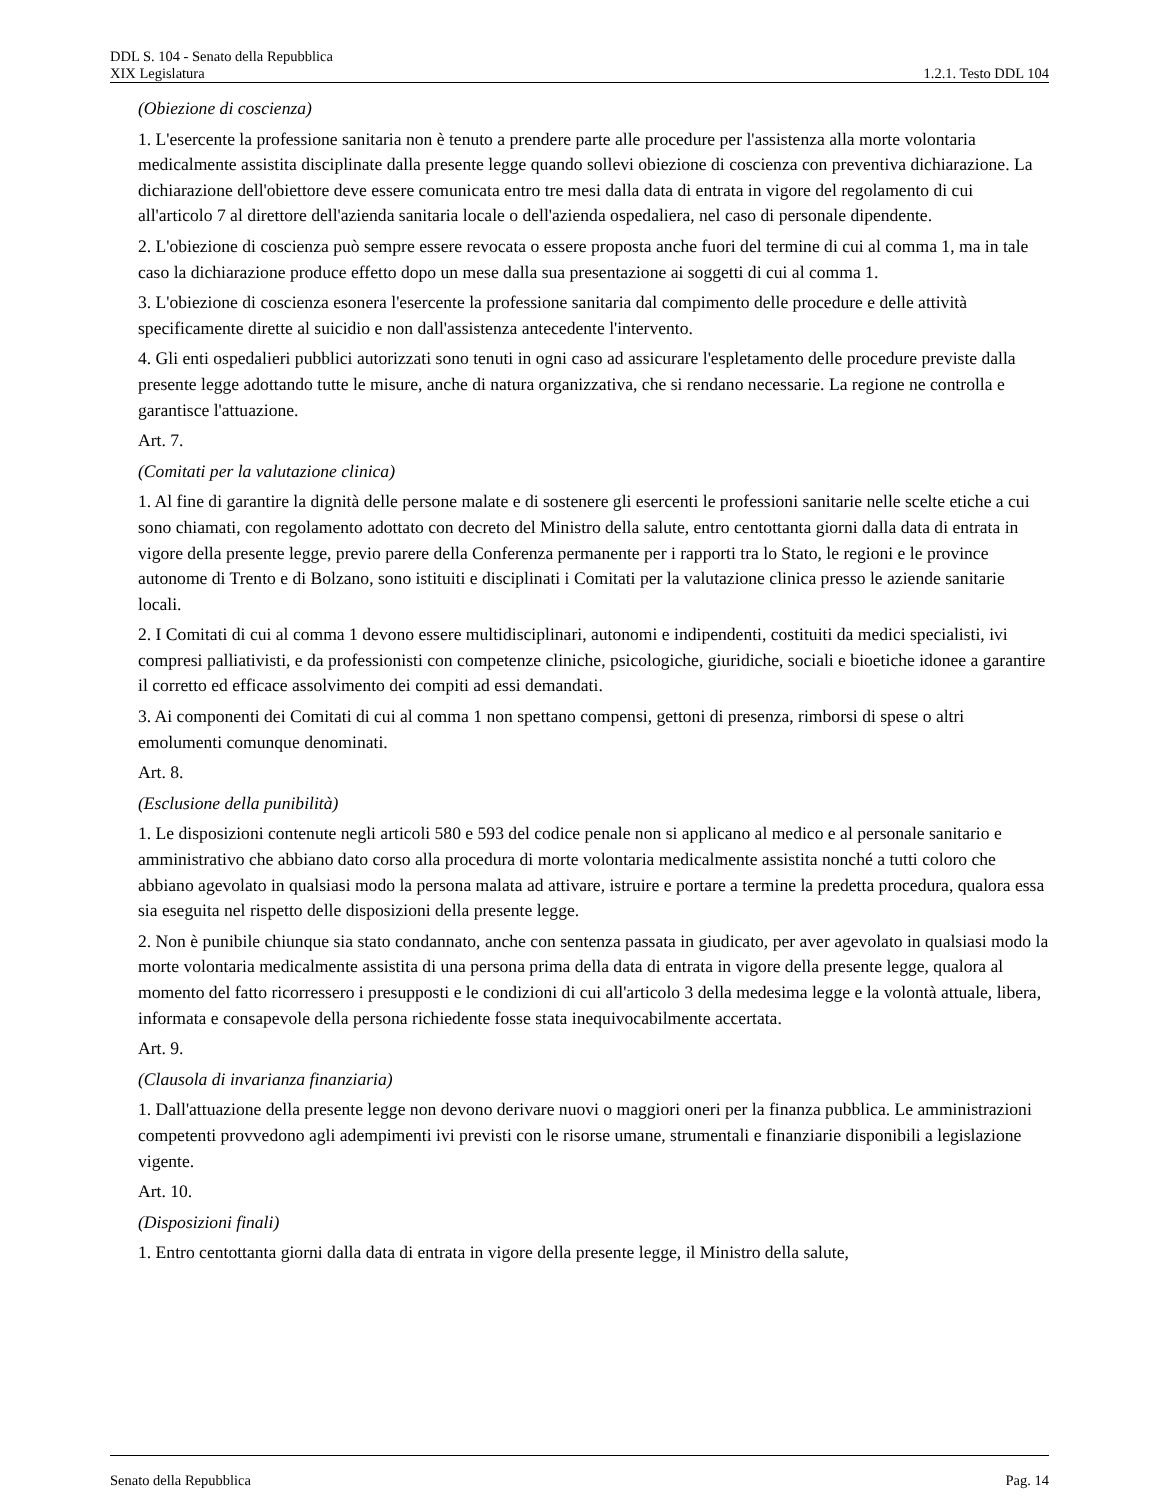DDL S. 104 - Senato della Repubblica
XIX Legislatura 1.2.1. Testo DDL 104
(Obiezione di coscienza)
1. L'esercente la professione sanitaria non è tenuto a prendere parte alle procedure per l'assistenza alla morte volontaria medicalmente assistita disciplinate dalla presente legge quando sollevi obiezione di coscienza con preventiva dichiarazione. La dichiarazione dell'obiettore deve essere comunicata entro tre mesi dalla data di entrata in vigore del regolamento di cui all'articolo 7 al direttore dell'azienda sanitaria locale o dell'azienda ospedaliera, nel caso di personale dipendente.
2. L'obiezione di coscienza può sempre essere revocata o essere proposta anche fuori del termine di cui al comma 1, ma in tale caso la dichiarazione produce effetto dopo un mese dalla sua presentazione ai soggetti di cui al comma 1.
3. L'obiezione di coscienza esonera l'esercente la professione sanitaria dal compimento delle procedure e delle attività specificamente dirette al suicidio e non dall'assistenza antecedente l'intervento.
4. Gli enti ospedalieri pubblici autorizzati sono tenuti in ogni caso ad assicurare l'espletamento delle procedure previste dalla presente legge adottando tutte le misure, anche di natura organizzativa, che si rendano necessarie. La regione ne controlla e garantisce l'attuazione.
Art. 7.
(Comitati per la valutazione clinica)
1. Al fine di garantire la dignità delle persone malate e di sostenere gli esercenti le professioni sanitarie nelle scelte etiche a cui sono chiamati, con regolamento adottato con decreto del Ministro della salute, entro centottanta giorni dalla data di entrata in vigore della presente legge, previo parere della Conferenza permanente per i rapporti tra lo Stato, le regioni e le province autonome di Trento e di Bolzano, sono istituiti e disciplinati i Comitati per la valutazione clinica presso le aziende sanitarie locali.
2. I Comitati di cui al comma 1 devono essere multidisciplinari, autonomi e indipendenti, costituiti da medici specialisti, ivi compresi palliativisti, e da professionisti con competenze cliniche, psicologiche, giuridiche, sociali e bioetiche idonee a garantire il corretto ed efficace assolvimento dei compiti ad essi demandati.
3. Ai componenti dei Comitati di cui al comma 1 non spettano compensi, gettoni di presenza, rimborsi di spese o altri emolumenti comunque denominati.
Art. 8.
(Esclusione della punibilità)
1. Le disposizioni contenute negli articoli 580 e 593 del codice penale non si applicano al medico e al personale sanitario e amministrativo che abbiano dato corso alla procedura di morte volontaria medicalmente assistita nonché a tutti coloro che abbiano agevolato in qualsiasi modo la persona malata ad attivare, istruire e portare a termine la predetta procedura, qualora essa sia eseguita nel rispetto delle disposizioni della presente legge.
2. Non è punibile chiunque sia stato condannato, anche con sentenza passata in giudicato, per aver agevolato in qualsiasi modo la morte volontaria medicalmente assistita di una persona prima della data di entrata in vigore della presente legge, qualora al momento del fatto ricorressero i presupposti e le condizioni di cui all'articolo 3 della medesima legge e la volontà attuale, libera, informata e consapevole della persona richiedente fosse stata inequivocabilmente accertata.
Art. 9.
(Clausola di invarianza finanziaria)
1. Dall'attuazione della presente legge non devono derivare nuovi o maggiori oneri per la finanza pubblica. Le amministrazioni competenti provvedono agli adempimenti ivi previsti con le risorse umane, strumentali e finanziarie disponibili a legislazione vigente.
Art. 10.
(Disposizioni finali)
1. Entro centottanta giorni dalla data di entrata in vigore della presente legge, il Ministro della salute,
Senato della Repubblica Pag. 14